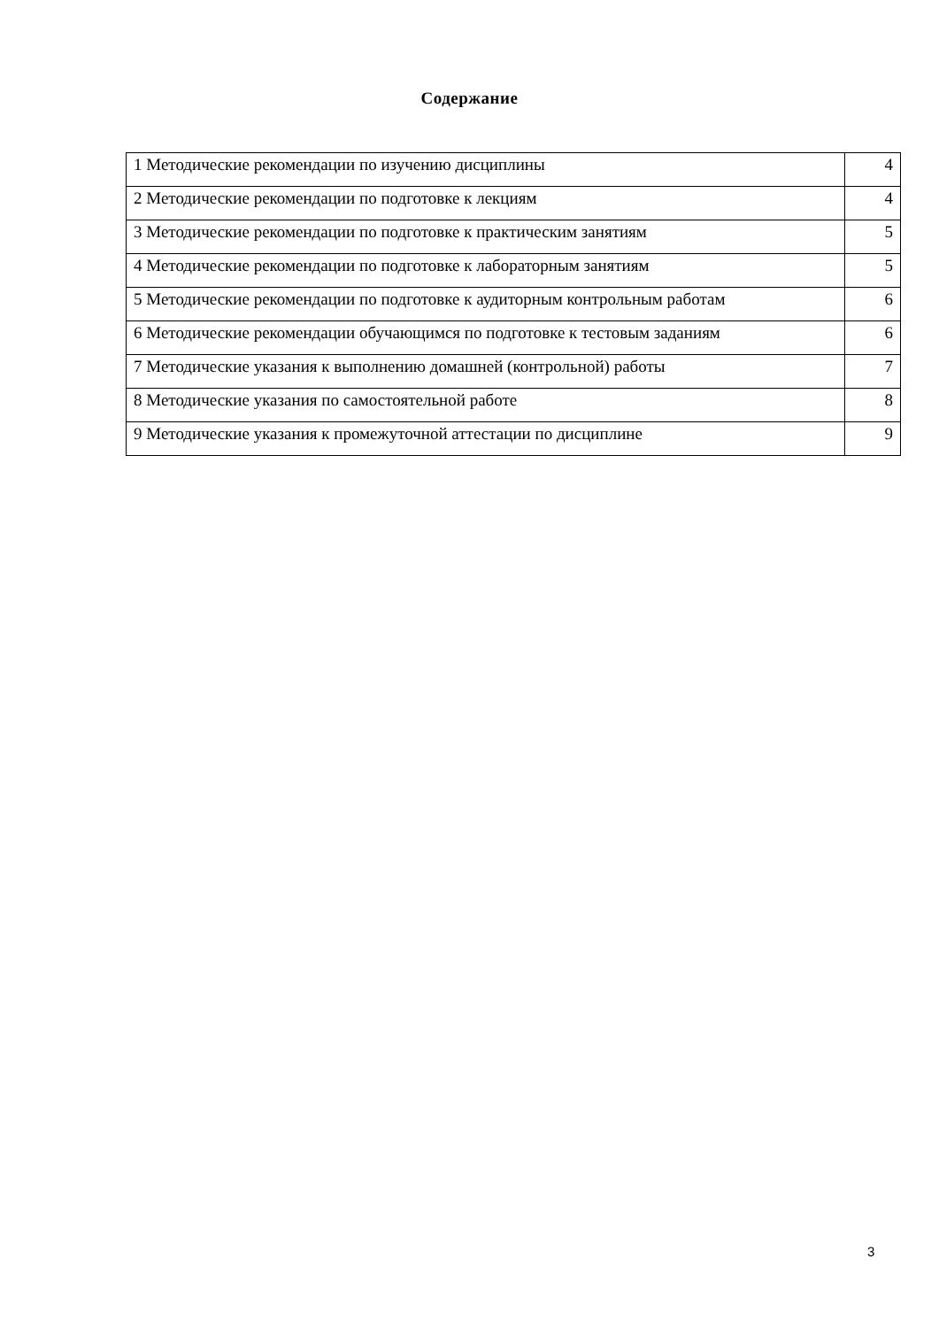Содержание
| 1 Методические рекомендации по изучению дисциплины | 4 |
| 2 Методические рекомендации по подготовке к лекциям | 4 |
| 3 Методические рекомендации по подготовке к практическим занятиям | 5 |
| 4 Методические рекомендации по подготовке к лабораторным занятиям | 5 |
| 5 Методические рекомендации по подготовке к аудиторным контрольным работам | 6 |
| 6 Методические рекомендации обучающимся по подготовке к тестовым заданиям | 6 |
| 7 Методические указания к выполнению домашней (контрольной) работы | 7 |
| 8 Методические указания по самостоятельной работе | 8 |
| 9 Методические указания к промежуточной аттестации по дисциплине | 9 |
3